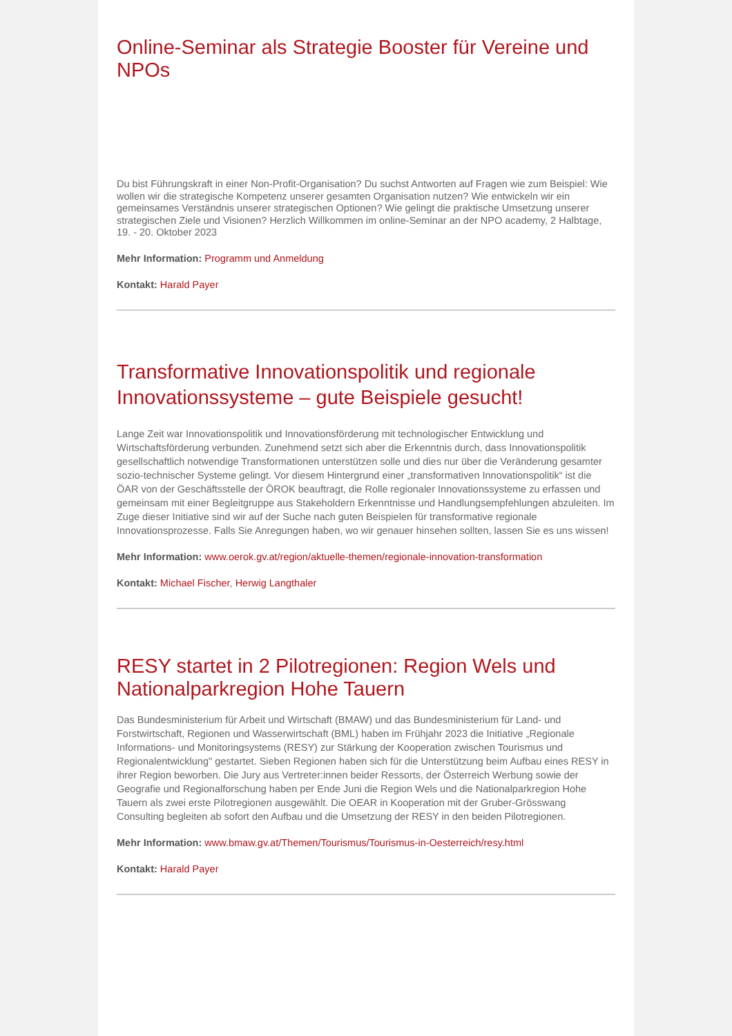Online-Seminar als Strategie Booster für Vereine und NPOs
Du bist Führungskraft in einer Non-Profit-Organisation? Du suchst Antworten auf Fragen wie zum Beispiel: Wie wollen wir die strategische Kompetenz unserer gesamten Organisation nutzen? Wie entwickeln wir ein gemeinsames Verständnis unserer strategischen Optionen? Wie gelingt die praktische Umsetzung unserer strategischen Ziele und Visionen? Herzlich Willkommen im online-Seminar an der NPO academy, 2 Halbtage, 19. - 20. Oktober 2023
Mehr Information: Programm und Anmeldung
Kontakt: Harald Payer
Transformative Innovationspolitik und regionale Innovationssysteme – gute Beispiele gesucht!
Lange Zeit war Innovationspolitik und Innovationsförderung mit technologischer Entwicklung und Wirtschaftsförderung verbunden. Zunehmend setzt sich aber die Erkenntnis durch, dass Innovationspolitik gesellschaftlich notwendige Transformationen unterstützen solle und dies nur über die Veränderung gesamter sozio-technischer Systeme gelingt. Vor diesem Hintergrund einer „transformativen Innovationspolitik“ ist die ÖAR von der Geschäftsstelle der ÖROK beauftragt, die Rolle regionaler Innovationssysteme zu erfassen und gemeinsam mit einer Begleitgruppe aus Stakeholdern Erkenntnisse und Handlungsempfehlungen abzuleiten. Im Zuge dieser Initiative sind wir auf der Suche nach guten Beispielen für transformative regionale Innovationsprozesse. Falls Sie Anregungen haben, wo wir genauer hinsehen sollten, lassen Sie es uns wissen!
Mehr Information: www.oerok.gv.at/region/aktuelle-themen/regionale-innovation-transformation
Kontakt: Michael Fischer, Herwig Langthaler
RESY startet in 2 Pilotregionen: Region Wels und Nationalparkregion Hohe Tauern
Das Bundesministerium für Arbeit und Wirtschaft (BMAW) und das Bundesministerium für Land- und Forstwirtschaft, Regionen und Wasserwirtschaft (BML) haben im Frühjahr 2023 die Initiative „Regionale Informations- und Monitoringsystems (RESY) zur Stärkung der Kooperation zwischen Tourismus und Regionalentwicklung" gestartet. Sieben Regionen haben sich für die Unterstützung beim Aufbau eines RESY in ihrer Region beworben. Die Jury aus Vertreter:innen beider Ressorts, der Österreich Werbung sowie der Geografie und Regionalforschung haben per Ende Juni die Region Wels und die Nationalparkregion Hohe Tauern als zwei erste Pilotregionen ausgewählt. Die OEAR in Kooperation mit der Gruber-Grösswang Consulting begleiten ab sofort den Aufbau und die Umsetzung der RESY in den beiden Pilotregionen.
Mehr Information: www.bmaw.gv.at/Themen/Tourismus/Tourismus-in-Oesterreich/resy.html
Kontakt: Harald Payer